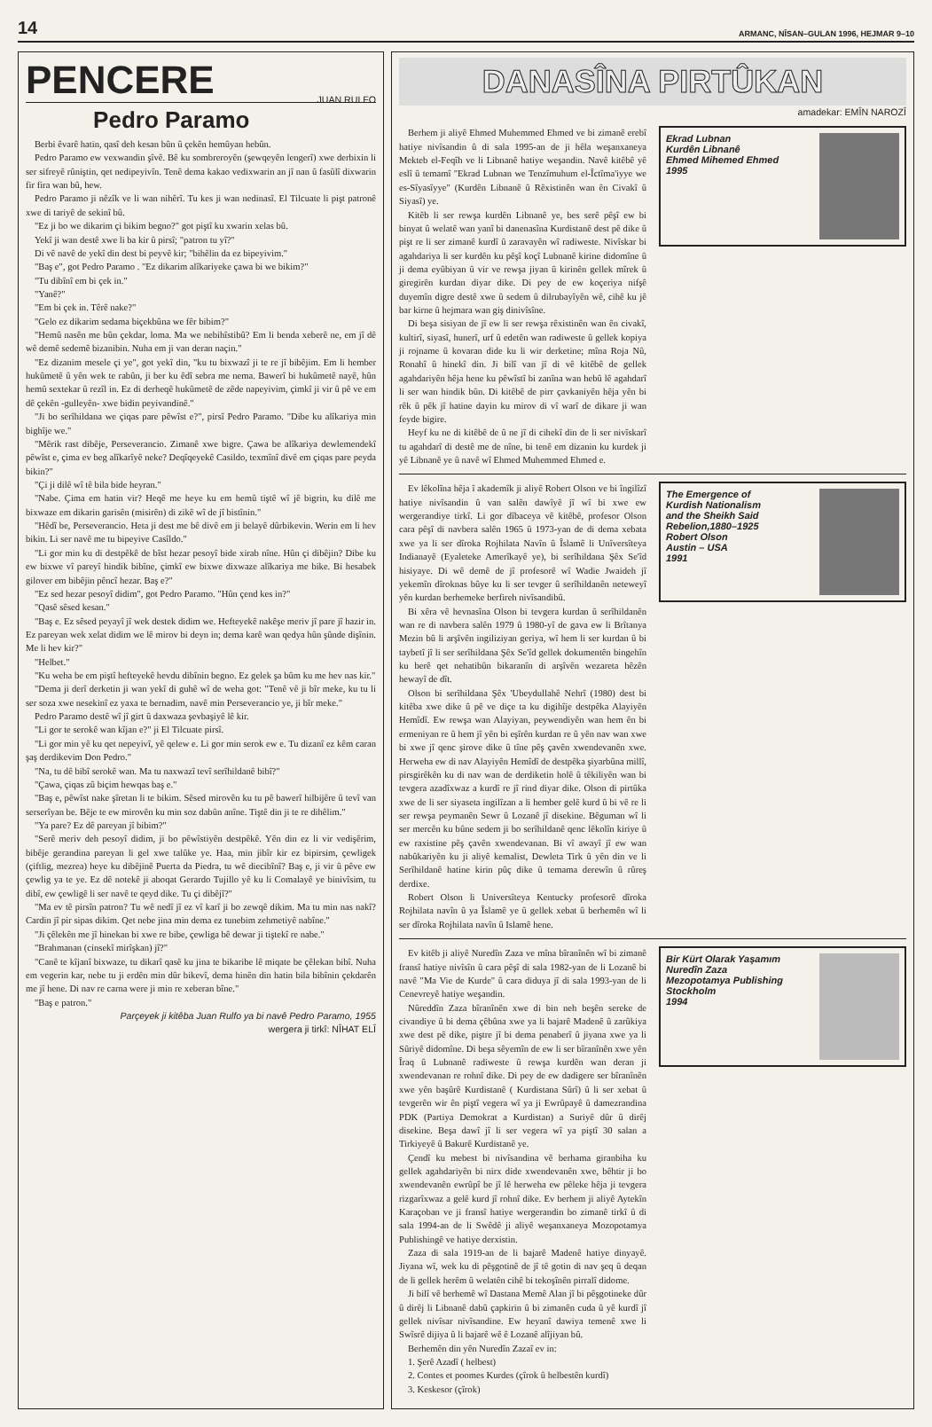14 ARMANC, NÎSAN–GULAN 1996, HEJMAR 9–10
PENCERE
JUAN RULFO
Pedro Paramo
Berbi êvarê hatin, qasî deh kesan bûn û çekên hemûyan hebûn.
Pedro Paramo ew vexwandin şîvê. Bê ku sombreroyên (şewqeyên lengerî) xwe derbixin li ser sifreyê rûniştin, qet nedipeyivîn. Tenê dema kakao vedixwarin an jî nan û fasûlî dixwarin fir fira wan bû, hew.
Pedro Paramo ji nêzîk ve li wan nihêrî. Tu kes ji wan nedinasî. El Tilcuate li pişt patronê xwe di tariyê de sekinî bû.
"Ez ji bo we dikarim çi bikim begno?" got piştî ku xwarin xelas bû.
Yekî ji wan destê xwe li ba kir û pirsî; "patron tu yî?"
Di vê navê de yekî din dest bi peyvê kir; "bihêlin da ez bipeyivim."
"Baş e", got Pedro Paramo . "Ez dikarim alîkariyeke çawa bi we bikim?"
"Tu dibînî em bi çek in."
"Yanê?"
"Em bi çek in. Têrê nake?"
"Gelo ez dikarim sedama biçekbûna we fêr bibim?"
"Hemû nasên me bûn çekdar, loma. Ma we nebihîstibû? Em li benda xeberê ne, em jî dê wê demê sedemê bizanibin. Nuha em ji van deran naçin."
"Ez dizanim mesele çi ye", got yekî din, "ku tu bixwazî ji te re jî bibêjim. Em li hember hukûmetê û yên wek te rabûn, ji ber ku êdî sebra me nema. Bawerî bi hukûmetê nayê, hûn hemû sextekar û rezîl in. Ez di derheqê hukûmetê de zêde napeyivim, çimkî ji vir û pê ve em dê çekên -gulleyên- xwe bidin peyivandinê."
"Ji bo serîhildana we çiqas pare pêwîst e?", pirsî Pedro Paramo. "Dibe ku alîkariya min bighîje we."
"Mêrik rast dibêje, Perseverancio. Zimanê xwe bigre. Çawa be alîkariya dewlemendekî pêwîst e, çima ev beg alîkarîyê neke? Deqîqeyekê Casildo, texmînî divê em çiqas pare peyda bikin?"
"Çi ji dilê wî tê bila bide heyran."
"Nabe. Çima em hatin vir? Heqê me heye ku em hemû tiştê wî jê bigrin, ku dilê me bixwaze em dikarin garisên (misirên) di zikê wî de jî bistînin."
"Hêdî be, Perseverancio. Heta ji dest me bê divê em ji belayê dûrbikevin. Werin em li hev bikin. Li ser navê me tu bipeyive Casîldo."
"Li gor min ku di destpêkê de bîst hezar pesoyî bide xirab nîne. Hûn çi dibêjin? Dibe ku ew bixwe vî pareyî hindik bibîne, çimkî ew bixwe dixwaze alîkariya me bike. Bi hesabek gilover em bibêjin pêncî hezar. Baş e?"
"Ez sed hezar pesoyî didim", got Pedro Paramo. "Hûn çend kes in?"
"Qasê sêsed kesan."
"Baş e. Ez sêsed peyayî jî wek destek didim we. Hefteyekê nakêşe meriv jî pare jî hazir in. Ez pareyan wek xelat didim we lê mirov bi deyn in; dema karê wan qedya hûn şûnde dişînin. Me li hev kir?"
"Helbet."
"Ku weha be em piştî hefteyekê hevdu dibînin begno. Ez gelek şa bûm ku me hev nas kir."
"Dema ji derî derketin ji wan yekî di guhê wî de weha got: "Tenê vê ji bîr meke, ku tu li ser soza xwe nesekinî ez yaxa te bernadim, navê min Perseverancio ye, ji bîr meke."
Pedro Paramo destê wî jî girt û daxwaza şevbaşiyê lê kir.
"Li gor te serokê wan kîjan e?" ji El Tilcuate pirsî.
"Li gor min yê ku qet nepeyivî, yê qelew e. Li gor min serok ew e. Tu dizanî ez kêm caran şaş derdikevim Don Pedro."
"Na, tu dê bibî serokê wan. Ma tu naxwazî tevî serîhildanê bibî?"
"Çawa, çiqas zû biçim hewqas baş e."
"Baş e, pêwîst nake şîretan li te bikim. Sêsed mirovên ku tu pê bawerî hilbijêre û tevî van serserîyan be. Bêje te ew mirovên ku min soz dabûn anîne. Tiştê din ji te re dihêlim."
"Ya pare? Ez dê pareyan jî bibim?"
"Serê meriv deh pesoyî didim, ji bo pêwîstiyên destpêkê. Yên din ez li vir vedişêrim, bibêje gerandina pareyan li gel xwe talûke ye. Haa, min jibîr kir ez bipirsim, çewligek (çiftlig, mezrea) heye ku dibêjinê Puerta da Piedra, tu wê diecibînî? Baş e, ji vir û pêve ew çewlig ya te ye. Ez dê notekê ji aboqat Gerardo Tujillo yê ku li Comalayê ye binivîsim, tu dibî, ew çewligê li ser navê te qeyd dike. Tu çi dibêjî?"
"Ma ev tê pirsîn patron? Tu wê nedî jî ez vî karî ji bo zewqê dikim. Ma tu min nas nakî? Cardin jî pir sipas dikim. Qet nebe jina min dema ez tunebim zehmetiyê nabîne."
"Ji çêlekên me jî hinekan bi xwe re bibe, çewliga bê dewar ji tiştekî re nabe."
"Brahmanan (cinsekî mirîşkan) jî?"
"Canê te kîjanî bixwaze, tu dikarî qasê ku jina te bikaribe lê miqate be çêlekan bibî. Nuha em vegerin kar, nebe tu ji erdên min dûr bikevî, dema hinên din hatin bila bibînin çekdarên me jî hene. Di nav re carna were ji min re xeberan bîne."
"Baş e patron."
Parçeyek ji kitêba Juan Rulfo ya bi navê Pedro Paramo, 1955
wergera ji tirkî: NÎHAT ELÎ
DANASÎNA PIRTÛKAN
amadekar: EMÎN NAROZÎ
Berhem ji aliyê Ehmed Muhemmed Ehmed ve bi zimanê erebî hatiye nivîsandin û di sala 1995-an de ji hêla weşanxaneya Mekteb el-Feqîh ve li Libnanê hatiye weşandin. Navê kitêbê yê eslî û temamî "Ekrad Lubnan we Tenzîmuhum el-Îctîma'iyye we es-Sîyasîyye" (Kurdên Libnanê û Rêxistinên wan ên Civakî û Siyasî) ye.
Kitêb li ser rewşa kurdên Libnanê ye, bes serê pêşî ew bi binyat û welatê wan yanî bi danenasîna Kurdistanê dest pê dike û pişt re li ser zimanê kurdî û zaravayên wî radiweste. Nivîskar bi agahdariya li ser kurdên ku pêşî koçî Lubnanê kirine didomîne û ji dema eyûbiyan û vir ve rewşa jiyan û kirinên gellek mîrek û giregirên kurdan diyar dike. Di pey de ew koçeriya nifşê duyemîn digre destê xwe û sedem û dilrubayîyên wê, cihê ku jê bar kirne û hejmara wan giş dinivîsîne.
Di beşa sisiyan de jî ew li ser rewşa rêxistinên wan ên civakî, kultirî, siyasî, hunerî, urf û edetên wan radiweste û gellek kopiya ji rojname û kovaran dide ku li wir derketine; mîna Roja Nû, Ronahî û hinekî din. Ji bilî van jî di vê kitêbê de gellek agahdariyên hêja hene ku pêwîstî bi zanîna wan hebû lê agahdarî li ser wan hindik bûn. Di kitêbê de pirr çavkaniyên hêja yên bi rêk û pêk jî hatine dayin ku mirov di vî warî de dikare ji wan feyde bigire.
Heyf ku ne di kitêbê de û ne jî di cihekî din de li ser nivîskarî tu agahdarî di destê me de nîne, bi tenê em dizanin ku kurdek ji yê Libnanê ye û navê wî Ehmed Muhemmed Ehmed e.
Ekrad Lubnan
Kurdên Libnanê
Ehmed Mihemed Ehmed
1995
Ev lêkolîna hêja î akademîk ji aliyê Robert Olson ve bi îngilîzî hatiye nivîsandin û van salên dawîyê jî wî bi xwe ew wergerandiye tirkî. Li gor dîbaceya vê kitêbê, profesor Olson cara pêşî di navbera salên 1965 û 1973-yan de di dema xebata xwe ya li ser dîroka Rojhilata Navîn û Îslamê li Unîversîteya Indianayê (Eyaleteke Amerîkayê ye), bi serîhildana Şêx Se'îd hisiyaye. Di wê demê de jî profesorê wî Wadie Jwaideh jî yekemîn dîroknas bûye ku li ser tevger û serîhildanên neteweyî yên kurdan berhemeke berfireh nivîsandibû.
Bi xêra vê hevnasîna Olson bi tevgera kurdan û serîhildanên wan re di navbera salên 1979 û 1980-yî de gava ew li Brîtanya Mezin bû li arşîvên ingiliziyan geriya, wî hem li ser kurdan û bi taybetî jî li ser serîhildana Şêx Se'îd gellek dokumentên bingehîn ku berê qet nehatibûn bikaranîn di arşîvên wezareta hêzên hewayî de dît.
Olson bi serîhildana Şêx 'Ubeydullahê Nehrî (1980) dest bi kitêba xwe dike û pê ve diçe ta ku digihîje destpêka Alayiyên Hemîdî. Ew rewşa wan Alayiyan, peywendiyên wan hem ên bi ermeniyan re û hem jî yên bi eşîrên kurdan re û yên nav wan xwe bi xwe jî qenc şirove dike û tîne pêş çavên xwendevanên xwe. Herweha ew di nav Alayiyên Hemîdî de destpêka şiyarbûna millî, pirsgirêkên ku di nav wan de derdiketin holê û têkiliyên wan bi tevgera azadîxwaz a kurdî re jî rind diyar dike. Olson di pirtûka xwe de li ser siyaseta ingilîzan a li hember gelê kurd û bi vê re li ser rewşa peymanên Sewr û Lozanê jî disekine. Bêguman wî li ser mercên ku bûne sedem ji bo serîhildanê qenc lêkolîn kiriye û ew raxistine pêş çavên xwendevanan. Bi vî awayî jî ew wan nabûkariyên ku ji aliyê kemalist, Dewleta Tirk û yên din ve li Serîhildanê hatine kirin pûç dike û temama derewîn û rûreş derdixe.
Robert Olson li Universîteya Kentucky profesorê dîroka Rojhilata navîn û ya Îslamê ye û gellek xebat û berhemên wî li ser dîroka Rojhilata navîn û Islamê hene.
The Emergence of
Kurdish Nationalism
and the Sheikh Said
Rebelion,1880–1925
Robert Olson
Austin – USA
1991
Ev kitêb ji aliyê Nuredîn Zaza ve mîna bîranînên wî bi zimanê fransî hatiye nivîsîn û cara pêşî di sala 1982-yan de li Lozanê bi navê "Ma Vie de Kurde" û cara diduya jî di sala 1993-yan de li Cenevreyê hatiye weşandin.
Nûreddîn Zaza bîranînên xwe di bin neh beşên sereke de civandiye û bi dema çêbûna xwe ya li bajarê Madenê û zarûkiya xwe dest pê dike, piştre jî bi dema penaberî û jiyana xwe ya li Sûriyê didomîne. Di beşa sêyemîn de ew li ser bîranînên xwe yên Îraq û Lubnanê radiweste û rewşa kurdên wan deran ji xwendevanan re rohnî dike. Di pey de ew dadigere ser bîranînên xwe yên başûrê Kurdistanê ( Kurdistana Sûrî) û li ser xebat û tevgerên wir ên piştî vegera wî ya ji Ewrûpayê û damezrandina PDK (Partiya Demokrat a Kurdistan) a Suriyê dûr û dirêj disekine. Beşa dawî jî li ser vegera wî ya piştî 30 salan a Tirkiyeyê û Bakurê Kurdistanê ye.
Çendî ku mebest bi nivîsandina vê berhama giranbiha ku gellek agahdariyên bi nirx dide xwendevanên xwe, bêhtir ji bo xwendevanên ewrûpî be jî lê herweha ew pêleke hêja ji tevgera rizgarîxwaz a gelê kurd jî rohnî dike. Ev berhem ji aliyê Aytekîn Karaçoban ve ji fransî hatiye wergerandin bo zimanê tirkî û di sala 1994-an de li Swêdê ji aliyê weşanxaneya Mozopotamya Publishingê ve hatiye derxistin.
Zaza di sala 1919-an de li bajarê Madenê hatiye dinyayê. Jiyana wî, wek ku di pêşgotinê de jî tê gotin di nav şeq û deqan de li gellek herêm û welatên cihê bi tekoşînên pirralî didome.
Ji bilî vê berhemê wî Dastana Memê Alan jî bi pêşgotineke dûr û dirêj li Libnanê dabû çapkirin û bi zimanên cuda û yê kurdî jî gellek nivîsar nivîsandine. Ew heyanî dawiya temenê xwe li Swîsrê dijiya û li bajarê wê ê Lozanê alîjiyan bû.
Berhemên din yên Nuredîn Zazaî ev in:
1. Şerê Azadî ( helbest)
2. Contes et poomes Kurdes (çîrok û helbestên kurdî)
3. Keskesor (çîrok)
Bir Kürt Olarak Yaşamım
Nuredîn Zaza
Mezopotamya Publishing
Stockholm
1994